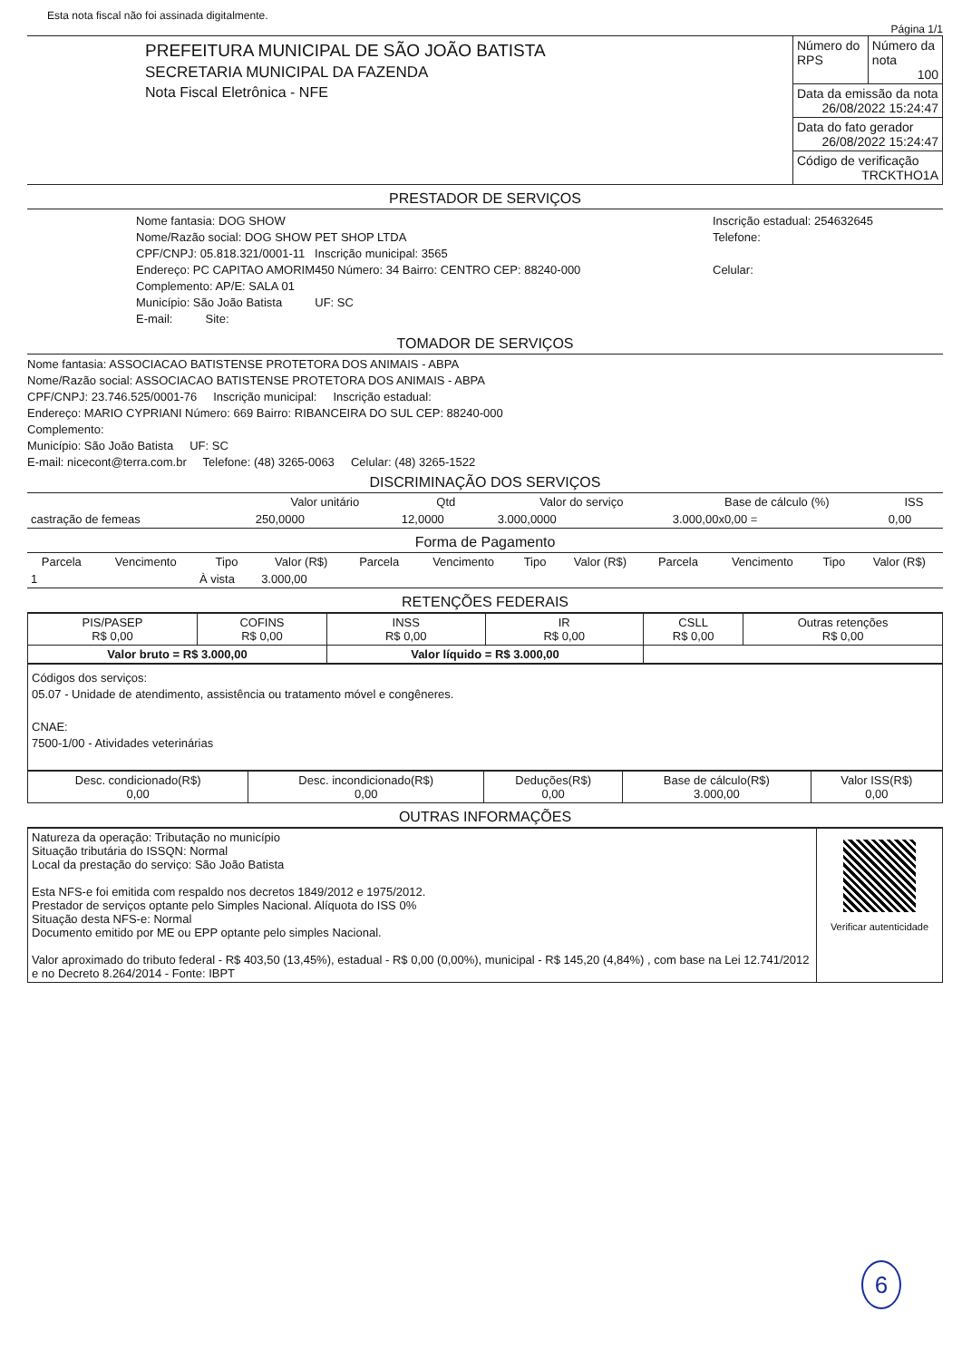Esta nota fiscal não foi assinada digitalmente.
Página 1/1
| PREFEITURA MUNICIPAL DE SÃO JOÃO BATISTA SECRETARIA MUNICIPAL DA FAZENDA Nota Fiscal Eletrônica - NFE | Número do RPS | Número da nota 100 |
| | Data da emissão da nota 26/08/2022 15:24:47 | |
| | Data do fato gerador 26/08/2022 15:24:47 | |
| | Código de verificação TRCKTHO1A | |
PRESTADOR DE SERVIÇOS
| Nome fantasia: DOG SHOW Nome/Razão social: DOG SHOW PET SHOP LTDA CPF/CNPJ: 05.818.321/0001-11 Inscrição municipal: 3565 Endereço: PC CAPITAO AMORIM450 Número: 34 Bairro: CENTRO CEP: 88240-000 Complemento: AP/E: SALA 01 Município: São João Batista UF: SC E-mail: Site: | Inscrição estadual: 254632645 Telefone: Celular: |
TOMADOR DE SERVIÇOS
Nome fantasia: ASSOCIACAO BATISTENSE PROTETORA DOS ANIMAIS - ABPA
Nome/Razão social: ASSOCIACAO BATISTENSE PROTETORA DOS ANIMAIS - ABPA
CPF/CNPJ: 23.746.525/0001-76 Inscrição municipal: Inscrição estadual:
Endereço: MARIO CYPRIANI Número: 669 Bairro: RIBANCEIRA DO SUL CEP: 88240-000
Complemento:
Município: São João Batista UF: SC
E-mail: nicecont@terra.com.br Telefone: (48) 3265-0063 Celular: (48) 3265-1522
DISCRIMINAÇÃO DOS SERVIÇOS
| | Valor unitário | Qtd | Valor do serviço | Base de cálculo (%) | ISS |
| --- | --- | --- | --- | --- | --- |
| castração de femeas | 250,0000 | 12,0000 | 3.000,0000 | 3.000,00x0,00 = | 0,00 |
Forma de Pagamento
| Parcela | Vencimento | Tipo | Valor (R$) | Parcela | Vencimento | Tipo | Valor (R$) | Parcela | Vencimento | Tipo | Valor (R$) |
| --- | --- | --- | --- | --- | --- | --- | --- | --- | --- | --- | --- |
| 1 | | À vista | 3.000,00 | | | | | | | | |
RETENÇÕES FEDERAIS
| PIS/PASEP R$ 0,00 | COFINS R$ 0,00 | INSS R$ 0,00 | IR R$ 0,00 | CSLL R$ 0,00 | Outras retenções R$ 0,00 |
| Valor bruto = R$ 3.000,00 | | Valor líquido = R$ 3.000,00 | | | |
Códigos dos serviços:
05.07 - Unidade de atendimento, assistência ou tratamento móvel e congêneres.
CNAE:
7500-1/00 - Atividades veterinárias
| Desc. condicionado(R$) 0,00 | Desc. incondicionado(R$) 0,00 | Deduções(R$) 0,00 | Base de cálculo(R$) 3.000,00 | Valor ISS(R$) 0,00 |
OUTRAS INFORMAÇÕES
| Natureza da operação: Tributação no município Situação tributária do ISSQN: Normal Local da prestação do serviço: São João Batista Esta NFS-e foi emitida com respaldo nos decretos 1849/2012 e 1975/2012. Prestador de serviços optante pelo Simples Nacional. Alíquota do ISS 0% Situação desta NFS-e: Normal Documento emitido por ME ou EPP optante pelo simples Nacional. Valor aproximado do tributo federal - R$ 403,50 (13,45%), estadual - R$ 0,00 (0,00%), municipal - R$ 145,20 (4,84%) , com base na Lei 12.741/2012 e no Decreto 8.264/2014 - Fonte: IBPT | Verificar autenticidade |
6